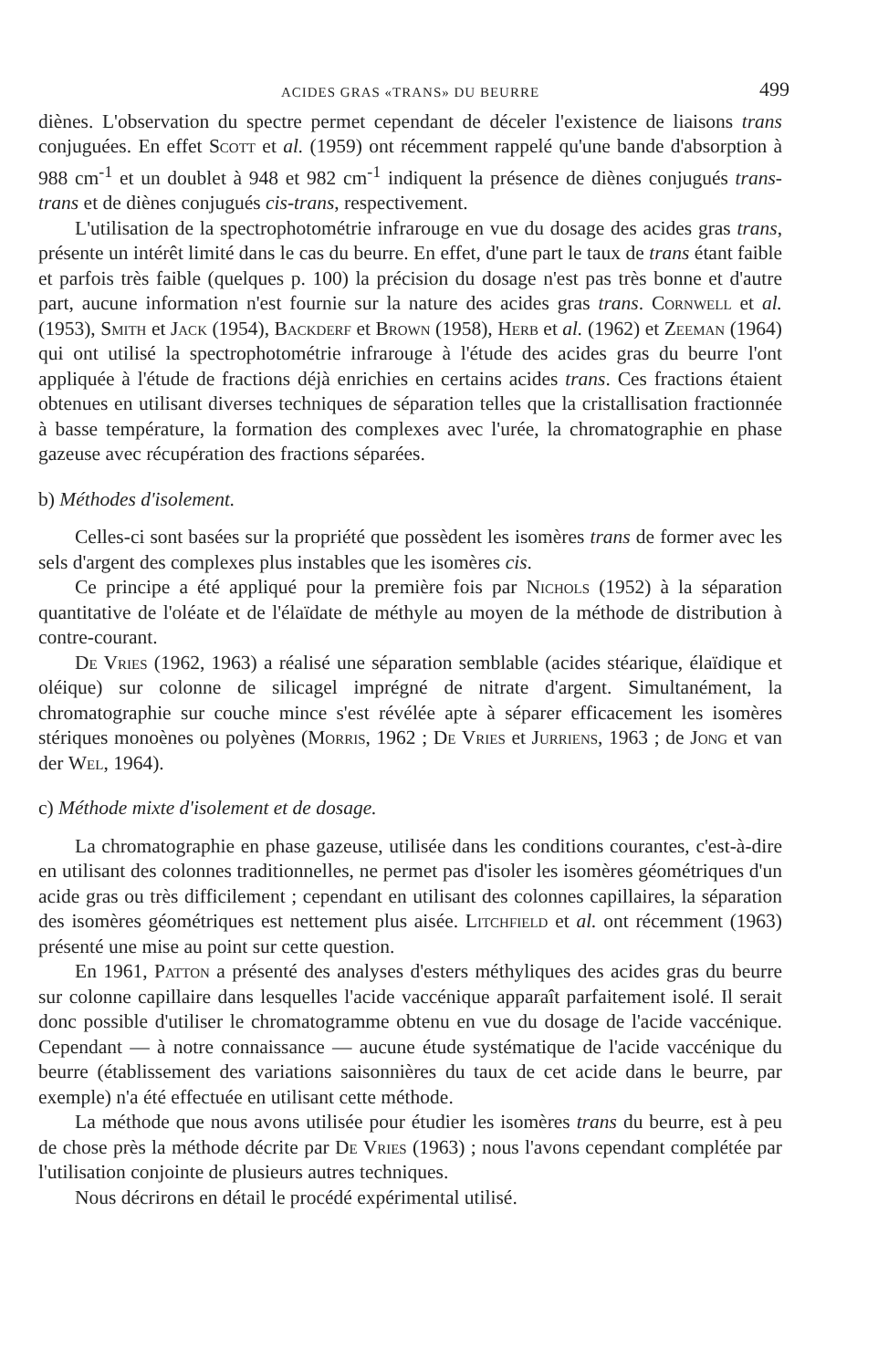ACIDES GRAS «TRANS» DU BEURRE 499
diènes. L'observation du spectre permet cependant de déceler l'existence de liaisons trans conjuguées. En effet Scott et al. (1959) ont récemment rappelé qu'une bande d'absorption à 988 cm<sup>-1</sup> et un doublet à 948 et 982 cm<sup>-1</sup> indiquent la présence de diènes conjugués trans-trans et de diènes conjugués cis-trans, respectivement.
L'utilisation de la spectrophotométrie infrarouge en vue du dosage des acides gras trans, présente un intérêt limité dans le cas du beurre. En effet, d'une part le taux de trans étant faible et parfois très faible (quelques p. 100) la précision du dosage n'est pas très bonne et d'autre part, aucune information n'est fournie sur la nature des acides gras trans. Cornwell et al. (1953), Smith et Jack (1954), Backderf et Brown (1958), Herb et al. (1962) et Zeeman (1964) qui ont utilisé la spectrophotométrie infrarouge à l'étude des acides gras du beurre l'ont appliquée à l'étude de fractions déjà enrichies en certains acides trans. Ces fractions étaient obtenues en utilisant diverses techniques de séparation telles que la cristallisation fractionnée à basse température, la formation des complexes avec l'urée, la chromatographie en phase gazeuse avec récupération des fractions séparées.
b) Méthodes d'isolement.
Celles-ci sont basées sur la propriété que possèdent les isomères trans de former avec les sels d'argent des complexes plus instables que les isomères cis.
Ce principe a été appliqué pour la première fois par Nichols (1952) à la séparation quantitative de l'oléate et de l'élaïdate de méthyle au moyen de la méthode de distribution à contre-courant.
De Vries (1962, 1963) a réalisé une séparation semblable (acides stéarique, élaïdique et oléique) sur colonne de silicagel imprégné de nitrate d'argent. Simultanément, la chromatographie sur couche mince s'est révélée apte à séparer efficacement les isomères stériques monoènes ou polyènes (Morris, 1962 ; De Vries et Jurriens, 1963 ; de Jong et van der Wel, 1964).
c) Méthode mixte d'isolement et de dosage.
La chromatographie en phase gazeuse, utilisée dans les conditions courantes, c'est-à-dire en utilisant des colonnes traditionnelles, ne permet pas d'isoler les isomères géométriques d'un acide gras ou très difficilement ; cependant en utilisant des colonnes capillaires, la séparation des isomères géométriques est nettement plus aisée. Litchfield et al. ont récemment (1963) présenté une mise au point sur cette question.
En 1961, Patton a présenté des analyses d'esters méthyliques des acides gras du beurre sur colonne capillaire dans lesquelles l'acide vaccénique apparaît parfaitement isolé. Il serait donc possible d'utiliser le chromatogramme obtenu en vue du dosage de l'acide vaccénique. Cependant — à notre connaissance — aucune étude systématique de l'acide vaccénique du beurre (établissement des variations saisonnières du taux de cet acide dans le beurre, par exemple) n'a été effectuée en utilisant cette méthode.
La méthode que nous avons utilisée pour étudier les isomères trans du beurre, est à peu de chose près la méthode décrite par De Vries (1963) ; nous l'avons cependant complétée par l'utilisation conjointe de plusieurs autres techniques.
Nous décrirons en détail le procédé expérimental utilisé.